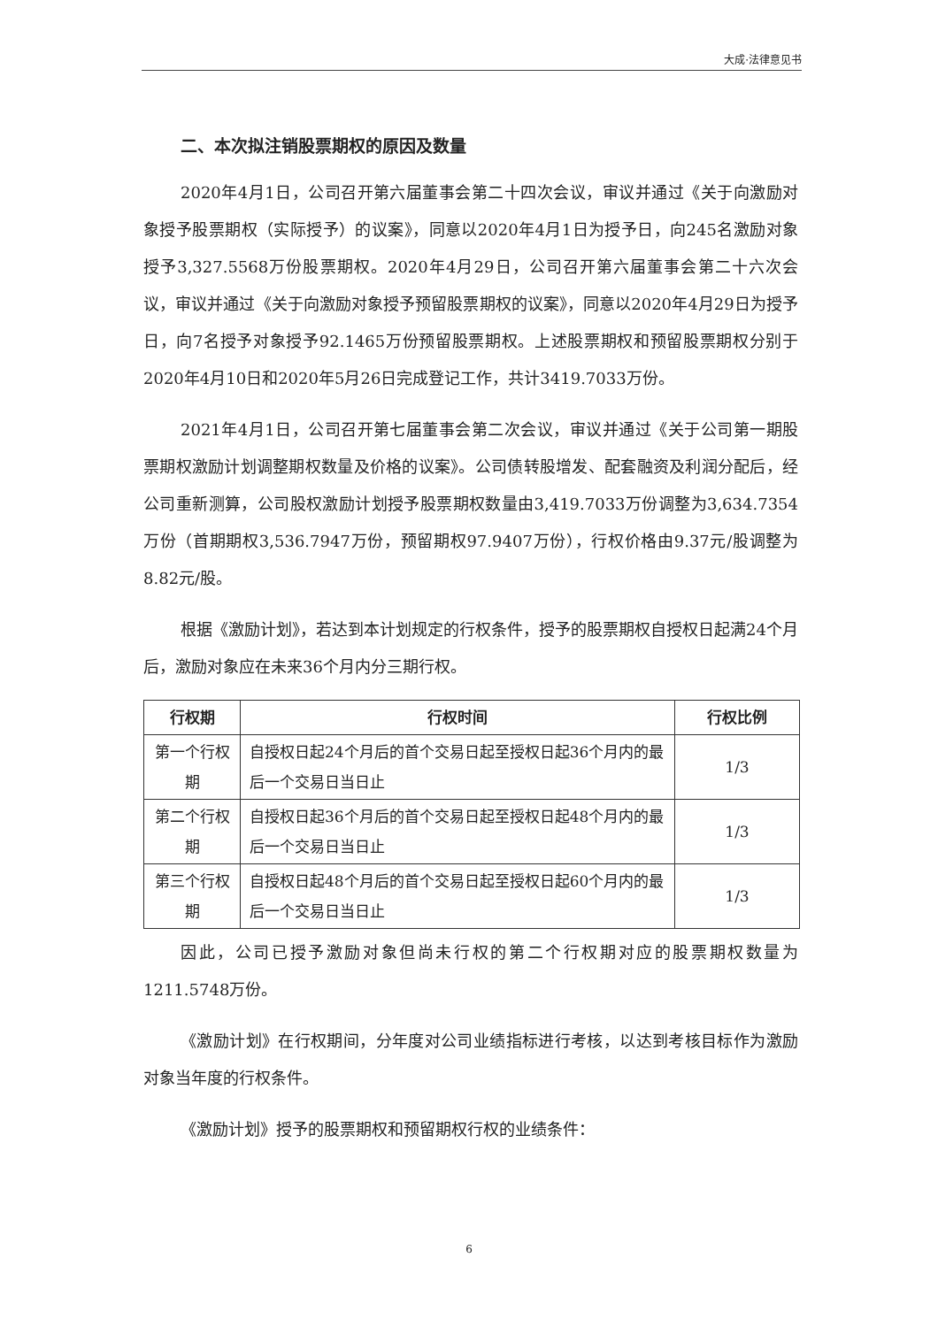大成·法律意见书
二、本次拟注销股票期权的原因及数量
2020年4月1日，公司召开第六届董事会第二十四次会议，审议并通过《关于向激励对象授予股票期权（实际授予）的议案》，同意以2020年4月1日为授予日，向245名激励对象授予3,327.5568万份股票期权。2020年4月29日，公司召开第六届董事会第二十六次会议，审议并通过《关于向激励对象授予预留股票期权的议案》，同意以2020年4月29日为授予日，向7名授予对象授予92.1465万份预留股票期权。上述股票期权和预留股票期权分别于2020年4月10日和2020年5月26日完成登记工作，共计3419.7033万份。
2021年4月1日，公司召开第七届董事会第二次会议，审议并通过《关于公司第一期股票期权激励计划调整期权数量及价格的议案》。公司债转股增发、配套融资及利润分配后，经公司重新测算，公司股权激励计划授予股票期权数量由3,419.7033万份调整为3,634.7354万份（首期期权3,536.7947万份，预留期权97.9407万份），行权价格由9.37元/股调整为8.82元/股。
根据《激励计划》，若达到本计划规定的行权条件，授予的股票期权自授权日起满24个月后，激励对象应在未来36个月内分三期行权。
| 行权期 | 行权时间 | 行权比例 |
| --- | --- | --- |
| 第一个行权期 | 自授权日起24个月后的首个交易日起至授权日起36个月内的最后一个交易日当日止 | 1/3 |
| 第二个行权期 | 自授权日起36个月后的首个交易日起至授权日起48个月内的最后一个交易日当日止 | 1/3 |
| 第三个行权期 | 自授权日起48个月后的首个交易日起至授权日起60个月内的最后一个交易日当日止 | 1/3 |
因此，公司已授予激励对象但尚未行权的第二个行权期对应的股票期权数量为1211.5748万份。
《激励计划》在行权期间，分年度对公司业绩指标进行考核，以达到考核目标作为激励对象当年度的行权条件。
《激励计划》授予的股票期权和预留期权行权的业绩条件：
6